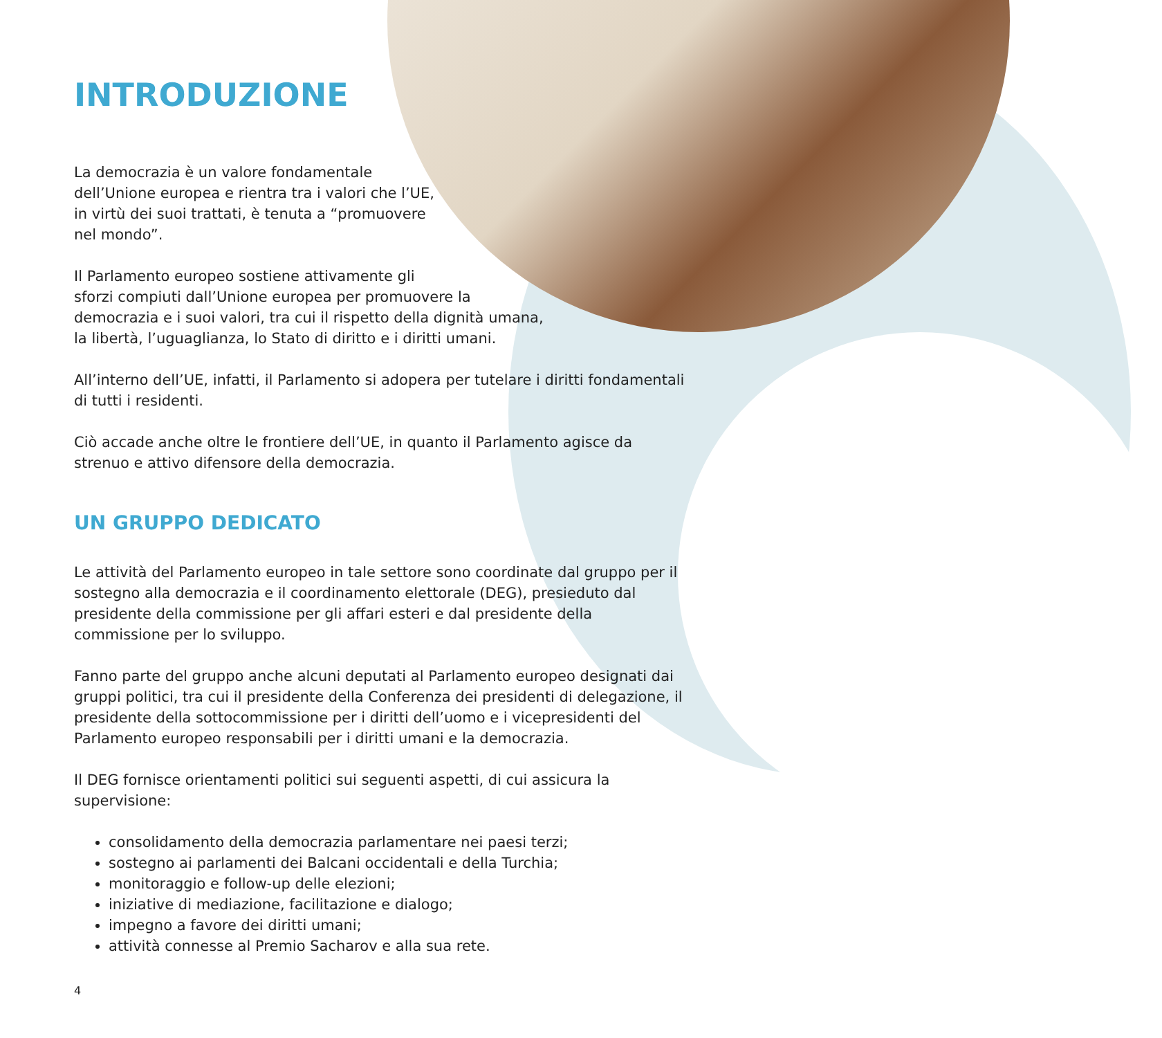INTRODUZIONE
La democrazia è un valore fondamentale
dell’Unione europea e rientra tra i valori che l’UE,
in virtù dei suoi trattati, è tenuta a “promuovere
nel mondo”.
Il Parlamento europeo sostiene attivamente gli
sforzi compiuti dall’Unione europea per promuovere la
democrazia e i suoi valori, tra cui il rispetto della dignità umana,
la libertà, l’uguaglianza, lo Stato di diritto e i diritti umani.
All’interno dell’UE, infatti, il Parlamento si adopera per tutelare i diritti fondamentali di tutti i residenti.
Ciò accade anche oltre le frontiere dell’UE, in quanto il Parlamento agisce da strenuo e attivo difensore della democrazia.
UN GRUPPO DEDICATO
Le attività del Parlamento europeo in tale settore sono coordinate dal gruppo per il sostegno alla democrazia e il coordinamento elettorale (DEG), presieduto dal presidente della commissione per gli affari esteri e dal presidente della commissione per lo sviluppo.
Fanno parte del gruppo anche alcuni deputati al Parlamento europeo designati dai gruppi politici, tra cui il presidente della Conferenza dei presidenti di delegazione, il presidente della sottocommissione per i diritti dell’uomo e i vicepresidenti del Parlamento europeo responsabili per i diritti umani e la democrazia.
Il DEG fornisce orientamenti politici sui seguenti aspetti, di cui assicura la supervisione:
consolidamento della democrazia parlamentare nei paesi terzi;
sostegno ai parlamenti dei Balcani occidentali e della Turchia;
monitoraggio e follow-up delle elezioni;
iniziative di mediazione, facilitazione e dialogo;
impegno a favore dei diritti umani;
attività connesse al Premio Sacharov e alla sua rete.
4